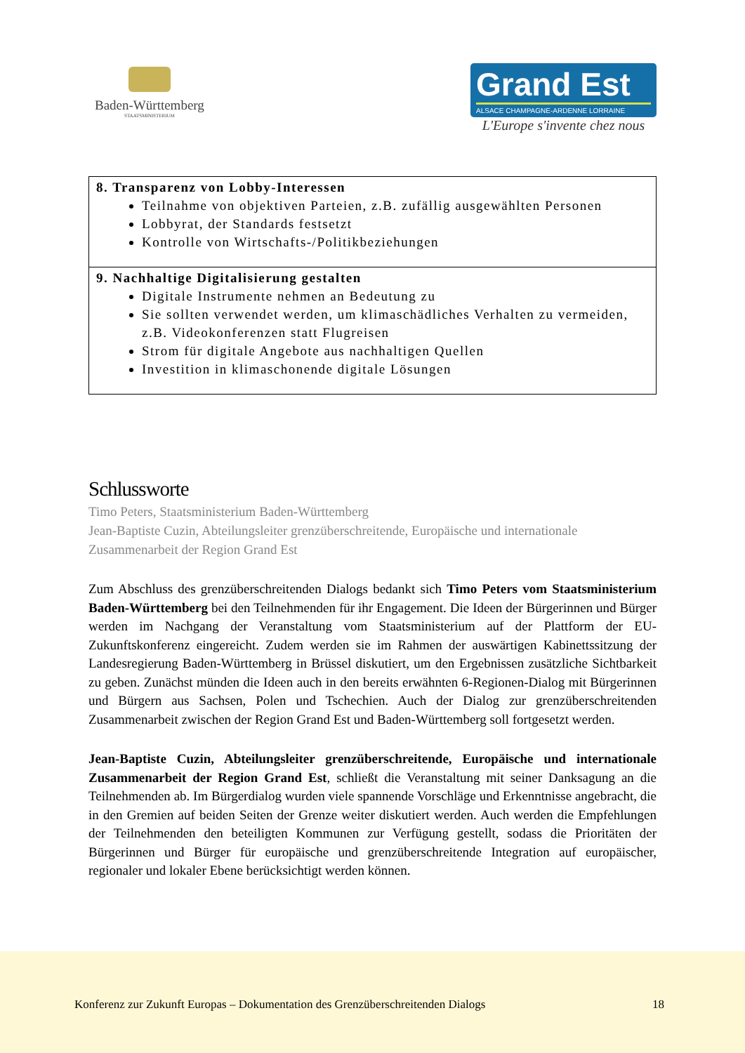Baden-Württemberg
STAATSMINISTERIUM
Grand Est
ALSACE CHAMPAGNE-ARDENNE LORRAINE
L'Europe s'invente chez nous
| 8. Transparenz von Lobby-Interessen Teilnahme von objektiven Parteien, z.B. zufällig ausgewählten Personen Lobbyrat, der Standards festsetzt Kontrolle von Wirtschafts-/Politikbeziehungen |
| 9. Nachhaltige Digitalisierung gestalten Digitale Instrumente nehmen an Bedeutung zu Sie sollten verwendet werden, um klimaschädliches Verhalten zu vermeiden, z.B. Videokonferenzen statt Flugreisen Strom für digitale Angebote aus nachhaltigen Quellen Investition in klimaschonende digitale Lösungen |
Schlussworte
Timo Peters, Staatsministerium Baden-Württemberg
Jean-Baptiste Cuzin, Abteilungsleiter grenzüberschreitende, Europäische und internationale Zusammenarbeit der Region Grand Est
Zum Abschluss des grenzüberschreitenden Dialogs bedankt sich Timo Peters vom Staatsministerium Baden-Württemberg bei den Teilnehmenden für ihr Engagement. Die Ideen der Bürgerinnen und Bürger werden im Nachgang der Veranstaltung vom Staatsministerium auf der Plattform der EU-Zukunftskonferenz eingereicht. Zudem werden sie im Rahmen der auswärtigen Kabinettssitzung der Landesregierung Baden-Württemberg in Brüssel diskutiert, um den Ergebnissen zusätzliche Sichtbarkeit zu geben. Zunächst münden die Ideen auch in den bereits erwähnten 6-Regionen-Dialog mit Bürgerinnen und Bürgern aus Sachsen, Polen und Tschechien. Auch der Dialog zur grenzüberschreitenden Zusammenarbeit zwischen der Region Grand Est und Baden-Württemberg soll fortgesetzt werden.
Jean-Baptiste Cuzin, Abteilungsleiter grenzüberschreitende, Europäische und internationale Zusammenarbeit der Region Grand Est, schließt die Veranstaltung mit seiner Danksagung an die Teilnehmenden ab. Im Bürgerdialog wurden viele spannende Vorschläge und Erkenntnisse angebracht, die in den Gremien auf beiden Seiten der Grenze weiter diskutiert werden. Auch werden die Empfehlungen der Teilnehmenden den beteiligten Kommunen zur Verfügung gestellt, sodass die Prioritäten der Bürgerinnen und Bürger für europäische und grenzüberschreitende Integration auf europäischer, regionaler und lokaler Ebene berücksichtigt werden können.
Konferenz zur Zukunft Europas – Dokumentation des Grenzüberschreitenden Dialogs 18